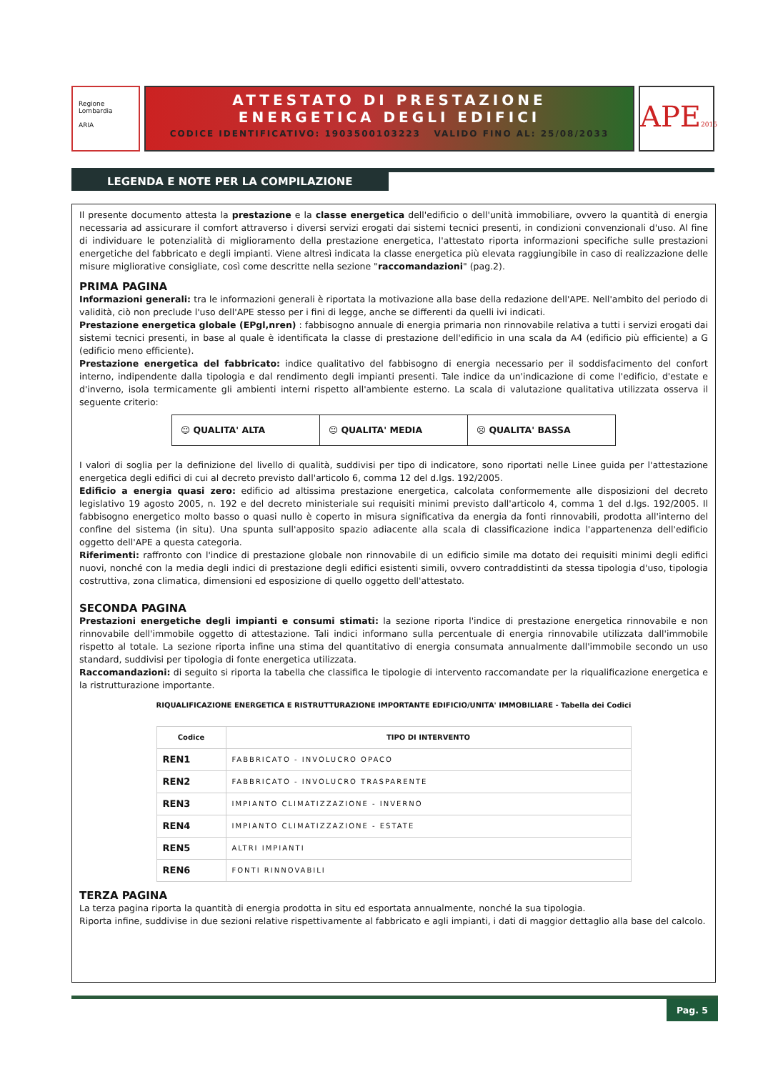Regione Lombardia
ARIA
ATTESTATO DI PRESTAZIONE
ENERGETICA DEGLI EDIFICI
CODICE IDENTIFICATIVO: 1903500103223 VALIDO FINO AL: 25/08/2033
APE2015
LEGENDA E NOTE PER LA COMPILAZIONE
Il presente documento attesta la prestazione e la classe energetica dell'edificio o dell'unità immobiliare, ovvero la quantità di energia necessaria ad assicurare il comfort attraverso i diversi servizi erogati dai sistemi tecnici presenti, in condizioni convenzionali d'uso. Al fine di individuare le potenzialità di miglioramento della prestazione energetica, l'attestato riporta informazioni specifiche sulle prestazioni energetiche del fabbricato e degli impianti. Viene altresì indicata la classe energetica più elevata raggiungibile in caso di realizzazione delle misure migliorative consigliate, così come descritte nella sezione "raccomandazioni" (pag.2).
PRIMA PAGINA
Informazioni generali: tra le informazioni generali è riportata la motivazione alla base della redazione dell'APE. Nell'ambito del periodo di validità, ciò non preclude l'uso dell'APE stesso per i fini di legge, anche se differenti da quelli ivi indicati.
Prestazione energetica globale (EPgl,nren) : fabbisogno annuale di energia primaria non rinnovabile relativa a tutti i servizi erogati dai sistemi tecnici presenti, in base al quale è identificata la classe di prestazione dell'edificio in una scala da A4 (edificio più efficiente) a G (edificio meno efficiente).
Prestazione energetica del fabbricato: indice qualitativo del fabbisogno di energia necessario per il soddisfacimento del confort interno, indipendente dalla tipologia e dal rendimento degli impianti presenti. Tale indice da un'indicazione di come l'edificio, d'estate e d'inverno, isola termicamente gli ambienti interni rispetto all'ambiente esterno. La scala di valutazione qualitativa utilizzata osserva il seguente criterio:
☺ QUALITA' ALTA 😐 QUALITA' MEDIA ☹ QUALITA' BASSA
I valori di soglia per la definizione del livello di qualità, suddivisi per tipo di indicatore, sono riportati nelle Linee guida per l'attestazione energetica degli edifici di cui al decreto previsto dall'articolo 6, comma 12 del d.lgs. 192/2005.
Edificio a energia quasi zero: edificio ad altissima prestazione energetica, calcolata conformemente alle disposizioni del decreto legislativo 19 agosto 2005, n. 192 e del decreto ministeriale sui requisiti minimi previsto dall'articolo 4, comma 1 del d.lgs. 192/2005. Il fabbisogno energetico molto basso o quasi nullo è coperto in misura significativa da energia da fonti rinnovabili, prodotta all'interno del confine del sistema (in situ). Una spunta sull'apposito spazio adiacente alla scala di classificazione indica l'appartenenza dell'edificio oggetto dell'APE a questa categoria.
Riferimenti: raffronto con l'indice di prestazione globale non rinnovabile di un edificio simile ma dotato dei requisiti minimi degli edifici nuovi, nonché con la media degli indici di prestazione degli edifici esistenti simili, ovvero contraddistinti da stessa tipologia d'uso, tipologia costruttiva, zona climatica, dimensioni ed esposizione di quello oggetto dell'attestato.
SECONDA PAGINA
Prestazioni energetiche degli impianti e consumi stimati: la sezione riporta l'indice di prestazione energetica rinnovabile e non rinnovabile dell'immobile oggetto di attestazione. Tali indici informano sulla percentuale di energia rinnovabile utilizzata dall'immobile rispetto al totale. La sezione riporta infine una stima del quantitativo di energia consumata annualmente dall'immobile secondo un uso standard, suddivisi per tipologia di fonte energetica utilizzata.
Raccomandazioni: di seguito si riporta la tabella che classifica le tipologie di intervento raccomandate per la riqualificazione energetica e la ristrutturazione importante.
RIQUALIFICAZIONE ENERGETICA E RISTRUTTURAZIONE IMPORTANTE EDIFICIO/UNITA' IMMOBILIARE - Tabella dei Codici
| Codice | TIPO DI INTERVENTO |
| --- | --- |
| REN1 | FABBRICATO - INVOLUCRO OPACO |
| REN2 | FABBRICATO - INVOLUCRO TRASPARENTE |
| REN3 | IMPIANTO CLIMATIZZAZIONE - INVERNO |
| REN4 | IMPIANTO CLIMATIZZAZIONE - ESTATE |
| REN5 | ALTRI IMPIANTI |
| REN6 | FONTI RINNOVABILI |
TERZA PAGINA
La terza pagina riporta la quantità di energia prodotta in situ ed esportata annualmente, nonché la sua tipologia.
Riporta infine, suddivise in due sezioni relative rispettivamente al fabbricato e agli impianti, i dati di maggior dettaglio alla base del calcolo.
Pag. 5